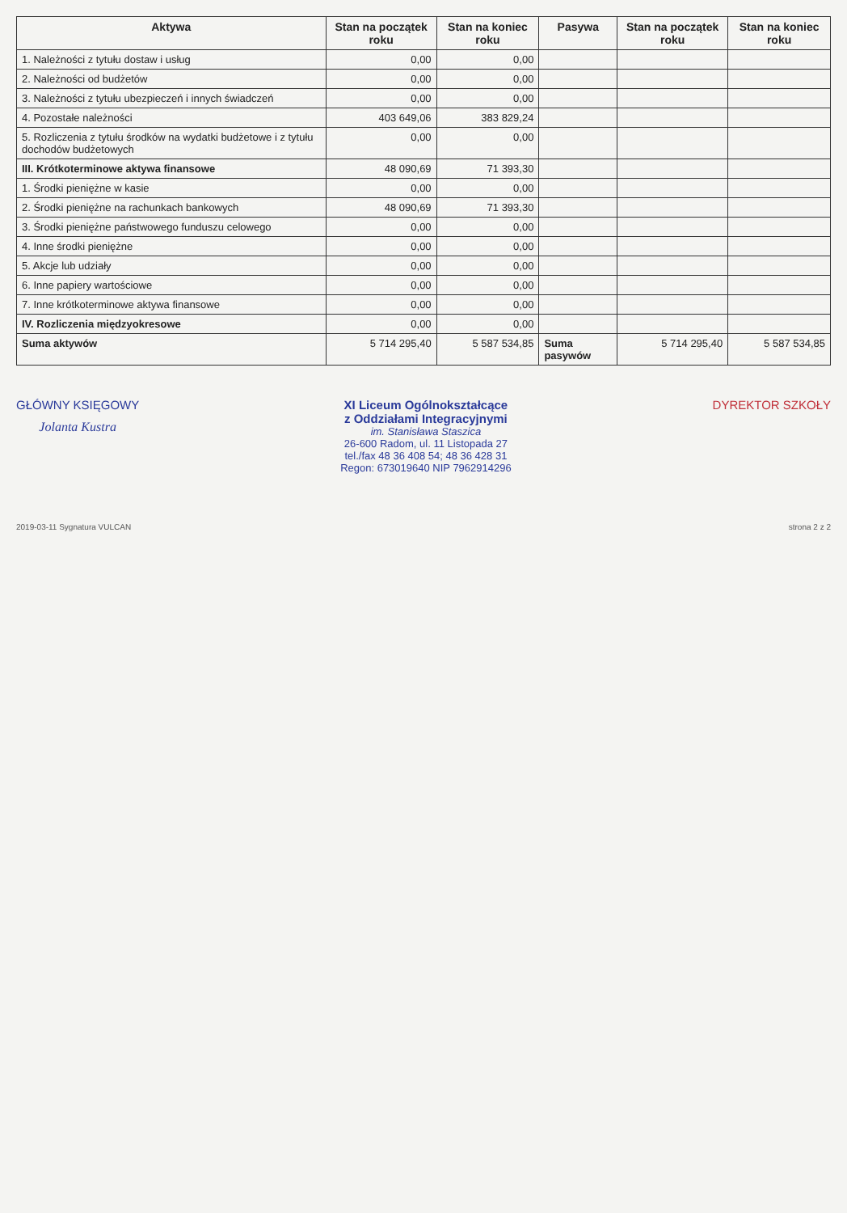| Aktywa | Stan na początek roku | Stan na koniec roku | Pasywa | Stan na początek roku | Stan na koniec roku |
| --- | --- | --- | --- | --- | --- |
| 1. Należności z tytułu dostaw i usług | 0,00 | 0,00 | | | |
| 2. Należności od budżetów | 0,00 | 0,00 | | | |
| 3. Należności z tytułu ubezpieczeń i innych świadczeń | 0,00 | 0,00 | | | |
| 4. Pozostałe należności | 403 649,06 | 383 829,24 | | | |
| 5. Rozliczenia z tytułu środków na wydatki budżetowe i z tytułu dochodów budżetowych | 0,00 | 0,00 | | | |
| III. Krótkoterminowe aktywa finansowe | 48 090,69 | 71 393,30 | | | |
| 1. Środki pieniężne w kasie | 0,00 | 0,00 | | | |
| 2. Środki pieniężne na rachunkach bankowych | 48 090,69 | 71 393,30 | | | |
| 3. Środki pieniężne państwowego funduszu celowego | 0,00 | 0,00 | | | |
| 4. Inne środki pieniężne | 0,00 | 0,00 | | | |
| 5. Akcje lub udziały | 0,00 | 0,00 | | | |
| 6. Inne papiery wartościowe | 0,00 | 0,00 | | | |
| 7. Inne krótkoterminowe aktywa finansowe | 0,00 | 0,00 | | | |
| IV. Rozliczenia międzyokresowe | 0,00 | 0,00 | | | |
| Suma aktywów | 5 714 295,40 | 5 587 534,85 | Suma pasywów | 5 714 295,40 | 5 587 534,85 |
GŁÓWNY KSIĘGOWY
Jolanta Kustra
XI Liceum Ogólnokształcące
z Oddziałami Integracyjnymi
im. Stanisława Staszica
26-600 Radom, ul. 11 Listopada 27
tel./fax 48 36 408 54; 48 36 428 31
Regon: 673019640 NIP 7962914296
DYREKTOR SZKOŁY
2019-03-11 Sygnatura VULCAN strona 2 z 2